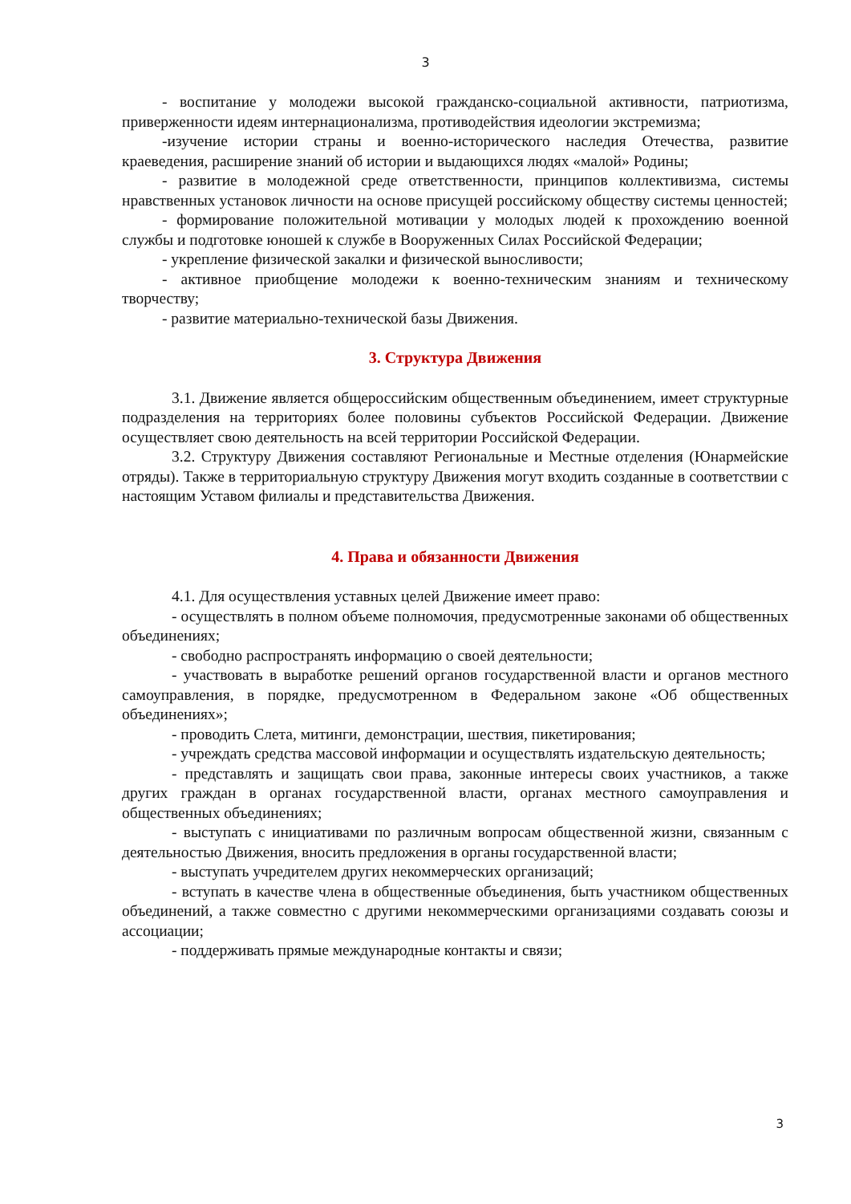3
- воспитание у молодежи высокой гражданско-социальной активности, патриотизма, приверженности идеям интернационализма, противодействия идеологии экстремизма;
-изучение истории страны и военно-исторического наследия Отечества, развитие краеведения, расширение знаний об истории и выдающихся людях «малой» Родины;
- развитие в молодежной среде ответственности, принципов коллективизма, системы нравственных установок личности на основе присущей российскому обществу системы ценностей;
- формирование положительной мотивации у молодых людей к прохождению военной службы и подготовке юношей к службе в Вооруженных Силах Российской Федерации;
- укрепление физической закалки и физической выносливости;
- активное приобщение молодежи к военно-техническим знаниям и техническому творчеству;
- развитие материально-технической базы Движения.
3. Структура Движения
3.1. Движение является общероссийским общественным объединением, имеет структурные подразделения на территориях более половины субъектов Российской Федерации. Движение осуществляет свою деятельность на всей территории Российской Федерации.
3.2. Структуру Движения составляют Региональные и Местные отделения (Юнармейские отряды). Также в территориальную структуру Движения могут входить созданные в соответствии с настоящим Уставом филиалы и представительства Движения.
4. Права и обязанности Движения
4.1. Для осуществления уставных целей Движение имеет право:
- осуществлять в полном объеме полномочия, предусмотренные законами об общественных объединениях;
- свободно распространять информацию о своей деятельности;
- участвовать в выработке решений органов государственной власти и органов местного самоуправления, в порядке, предусмотренном в Федеральном законе «Об общественных объединениях»;
- проводить Слета, митинги, демонстрации, шествия, пикетирования;
- учреждать средства массовой информации и осуществлять издательскую деятельность;
- представлять и защищать свои права, законные интересы своих участников, а также других граждан в органах государственной власти, органах местного самоуправления и общественных объединениях;
- выступать с инициативами по различным вопросам общественной жизни, связанным с деятельностью Движения, вносить предложения в органы государственной власти;
- выступать учредителем других некоммерческих организаций;
- вступать в качестве члена в общественные объединения, быть участником общественных объединений, а также совместно с другими некоммерческими организациями создавать союзы и ассоциации;
- поддерживать прямые международные контакты и связи;
3